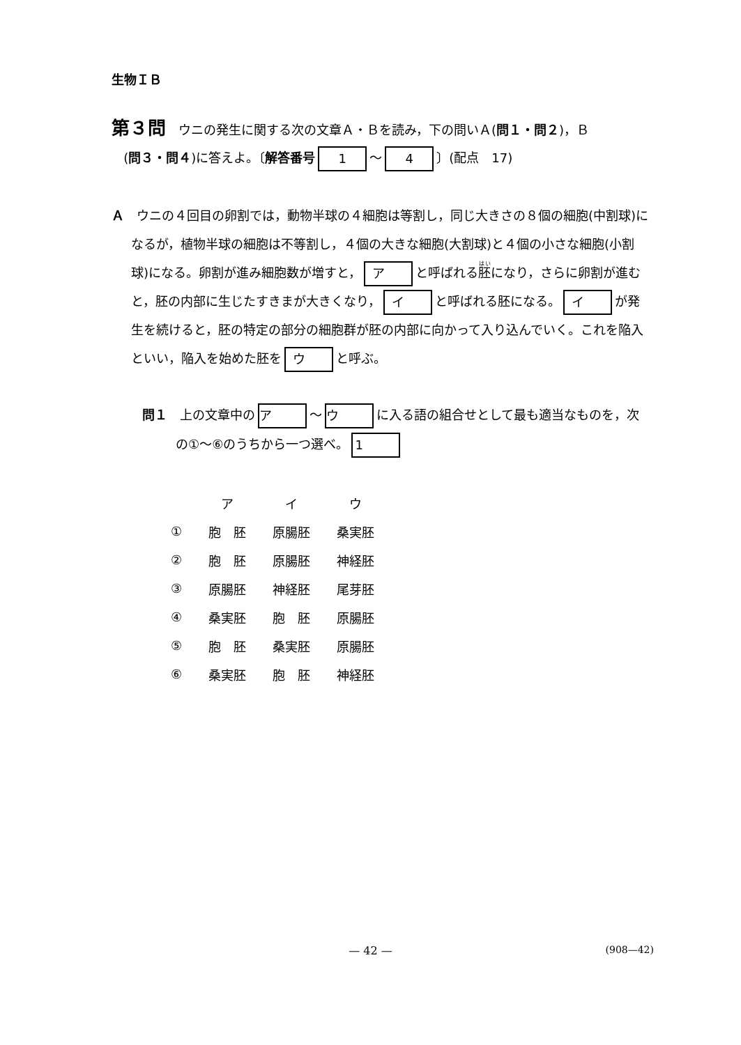生物ＩＢ
第３問　ウニの発生に関する次の文章Ａ・Ｂを読み，下の問いＡ(問１・問２)，Ｂ
(問３・問４)に答えよ。〔解答番号 1 ～ 4 〕(配点　17)
Ａ　ウニの４回目の卵割では，動物半球の４細胞は等割し，同じ大きさの８個の細胞(中割球)になるが，植物半球の細胞は不等割し，４個の大きな細胞(大割球)と４個の小さな細胞(小割球)になる。卵割が進み細胞数が増すと， ア と呼ばれる胚になり，さらに卵割が進むと，胚の内部に生じたすきまが大きくなり， イ と呼ばれる胚になる。 イ が発生を続けると，胚の特定の部分の細胞群が胚の内部に向かって入り込んでいく。これを陥入といい，陥入を始めた胚を ウ と呼ぶ。
問１　上の文章中の ア ～ ウ に入る語の組合せとして最も適当なものを，次の①～⑥のうちから一つ選べ。 1
| | ア | イ | ウ |
| --- | --- | --- | --- |
| ① | 胞 胚 | 原腸胚 | 桑実胚 |
| ② | 胞 胚 | 原腸胚 | 神経胚 |
| ③ | 原腸胚 | 神経胚 | 尾芽胚 |
| ④ | 桑実胚 | 胞 胚 | 原腸胚 |
| ⑤ | 胞 胚 | 桑実胚 | 原腸胚 |
| ⑥ | 桑実胚 | 胞 胚 | 神経胚 |
— 42 —
(908—42)